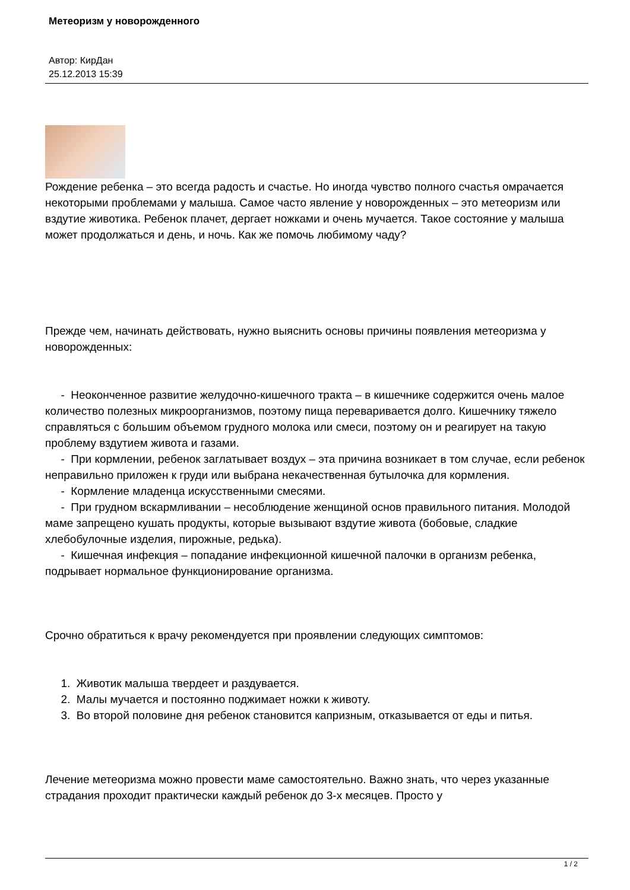Метеоризм у новорожденного
Автор: КирДан
25.12.2013 15:39
Рождение ребенка – это всегда радость и счастье. Но иногда чувство полного счастья омрачается некоторыми проблемами у малыша. Самое часто явление у новорожденных – это метеоризм или вздутие животика. Ребенок плачет, дергает ножками и очень мучается. Такое состояние у малыша может продолжаться и день, и ночь. Как же помочь любимому чаду?
Прежде чем, начинать действовать, нужно выяснить основы причины появления метеоризма у новорожденных:
- Неоконченное развитие желудочно-кишечного тракта – в кишечнике содержится очень малое количество полезных микроорганизмов, поэтому пища переваривается долго. Кишечнику тяжело справляться с большим объемом грудного молока или смеси, поэтому он и реагирует на такую проблему вздутием живота и газами.
- При кормлении, ребенок заглатывает воздух – эта причина возникает в том случае, если ребенок неправильно приложен к груди или выбрана некачественная бутылочка для кормления.
- Кормление младенца искусственными смесями.
- При грудном вскармливании – несоблюдение женщиной основ правильного питания. Молодой маме запрещено кушать продукты, которые вызывают вздутие живота (бобовые, сладкие хлебобулочные изделия, пирожные, редька).
- Кишечная инфекция – попадание инфекционной кишечной палочки в организм ребенка, подрывает нормальное функционирование организма.
Срочно обратиться к врачу рекомендуется при проявлении следующих симптомов:
1. Животик малыша твердеет и раздувается.
2. Малы мучается и постоянно поджимает ножки к животу.
3. Во второй половине дня ребенок становится капризным, отказывается от еды и питья.
Лечение метеоризма можно провести маме самостоятельно. Важно знать, что через указанные страдания проходит практически каждый ребенок до 3-х месяцев. Просто у
1 / 2